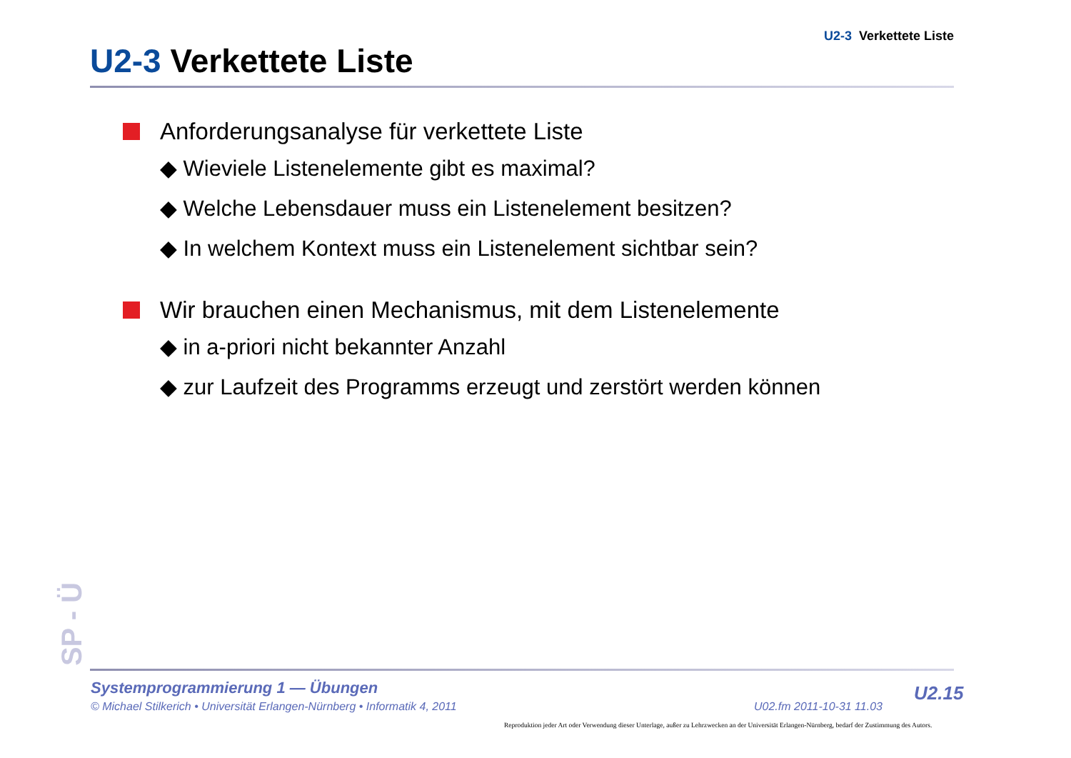U2-3 Verkettete Liste
U2-3 Verkettete Liste
Anforderungsanalyse für verkettete Liste
◆ Wieviele Listenelemente gibt es maximal?
◆ Welche Lebensdauer muss ein Listenelement besitzen?
◆ In welchem Kontext muss ein Listenelement sichtbar sein?
Wir brauchen einen Mechanismus, mit dem Listenelemente
◆ in a-priori nicht bekannter Anzahl
◆ zur Laufzeit des Programms erzeugt und zerstört werden können
SP - Ü
Systemprogrammierung 1 — Übungen
© Michael Stilkerich • Universität Erlangen-Nürnberg • Informatik 4, 2011
U02.fm 2011-10-31 11.03
U2.15
Reproduktion jeder Art oder Verwendung dieser Unterlage, außer zu Lehrzwecken an der Universität Erlangen-Nürnberg, bedarf der Zustimmung des Autors.